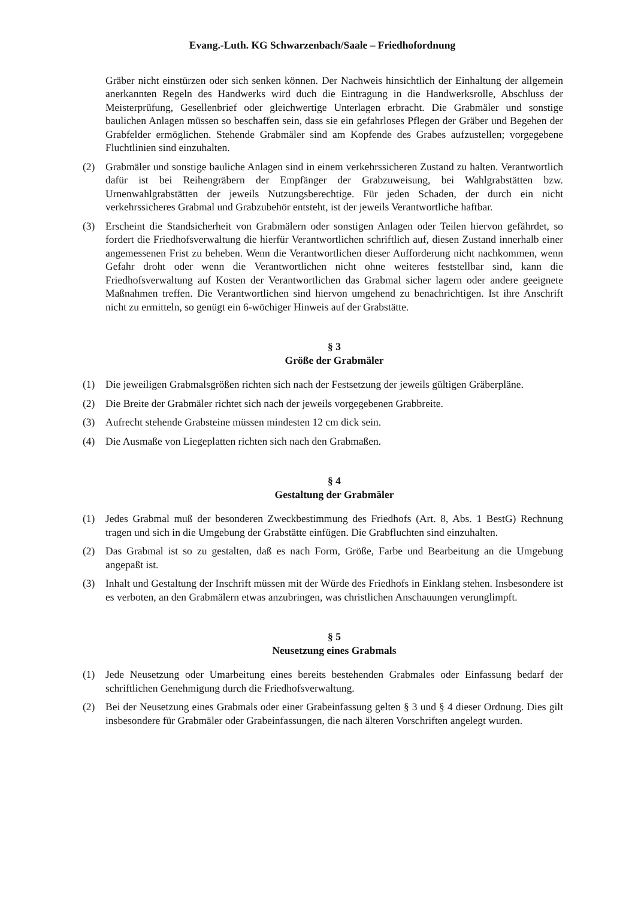Evang.-Luth. KG Schwarzenbach/Saale – Friedhofordnung
Gräber nicht einstürzen oder sich senken können. Der Nachweis hinsichtlich der Einhaltung der allgemein anerkannten Regeln des Handwerks wird duch die Eintragung in die Handwerksrolle, Abschluss der Meisterprüfung, Gesellenbrief oder gleichwertige Unterlagen erbracht. Die Grabmäler und sonstige baulichen Anlagen müssen so beschaffen sein, dass sie ein gefahrloses Pflegen der Gräber und Begehen der Grabfelder ermöglichen. Stehende Grabmäler sind am Kopfende des Grabes aufzustellen; vorgegebene Fluchtlinien sind einzuhalten.
(2) Grabmäler und sonstige bauliche Anlagen sind in einem verkehrssicheren Zustand zu halten. Verantwortlich dafür ist bei Reihengräbern der Empfänger der Grabzuweisung, bei Wahlgrabstätten bzw. Urnenwahlgrabstätten der jeweils Nutzungsberechtige. Für jeden Schaden, der durch ein nicht verkehrssicheres Grabmal und Grabzubehör entsteht, ist der jeweils Verantwortliche haftbar.
(3) Erscheint die Standsicherheit von Grabmälern oder sonstigen Anlagen oder Teilen hiervon gefährdet, so fordert die Friedhofsverwaltung die hierfür Verantwortlichen schriftlich auf, diesen Zustand innerhalb einer angemessenen Frist zu beheben. Wenn die Verantwortlichen dieser Aufforderung nicht nachkommen, wenn Gefahr droht oder wenn die Verantwortlichen nicht ohne weiteres feststellbar sind, kann die Friedhofsverwaltung auf Kosten der Verantwortlichen das Grabmal sicher lagern oder andere geeignete Maßnahmen treffen. Die Verantwortlichen sind hiervon umgehend zu benachrichtigen. Ist ihre Anschrift nicht zu ermitteln, so genügt ein 6-wöchiger Hinweis auf der Grabstätte.
§ 3
Größe der Grabmäler
(1) Die jeweiligen Grabmalsgrößen richten sich nach der Festsetzung der jeweils gültigen Gräberpläne.
(2) Die Breite der Grabmäler richtet sich nach der jeweils vorgegebenen Grabbreite.
(3) Aufrecht stehende Grabsteine müssen mindesten 12 cm dick sein.
(4) Die Ausmaße von Liegeplatten richten sich nach den Grabmaßen.
§ 4
Gestaltung der Grabmäler
(1) Jedes Grabmal muß der besonderen Zweckbestimmung des Friedhofs (Art. 8, Abs. 1 BestG) Rechnung tragen und sich in die Umgebung der Grabstätte einfügen. Die Grabfluchten sind einzuhalten.
(2) Das Grabmal ist so zu gestalten, daß es nach Form, Größe, Farbe und Bearbeitung an die Umgebung angepaßt ist.
(3) Inhalt und Gestaltung der Inschrift müssen mit der Würde des Friedhofs in Einklang stehen. Insbesondere ist es verboten, an den Grabmälern etwas anzubringen, was christlichen Anschauungen verunglimpft.
§ 5
Neusetzung eines Grabmals
(1) Jede Neusetzung oder Umarbeitung eines bereits bestehenden Grabmales oder Einfassung bedarf der schriftlichen Genehmigung durch die Friedhofsverwaltung.
(2) Bei der Neusetzung eines Grabmals oder einer Grabeinfassung gelten § 3 und § 4 dieser Ordnung. Dies gilt insbesondere für Grabmäler oder Grabeinfassungen, die nach älteren Vorschriften angelegt wurden.